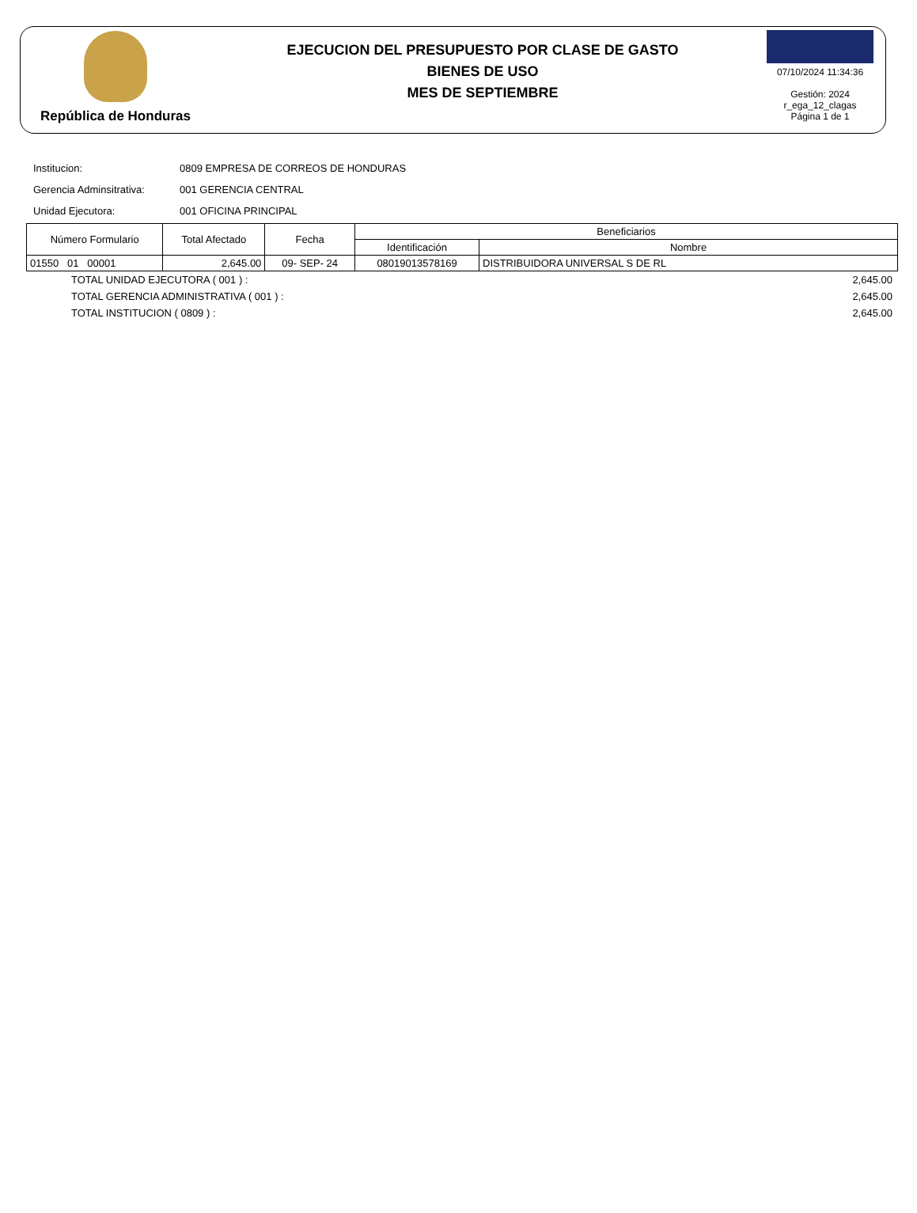República de Honduras
EJECUCION DEL PRESUPUESTO POR CLASE DE GASTO
BIENES DE USO
MES DE SEPTIEMBRE
07/10/2024 11:34:36
Gestión: 2024
r_ega_12_clagas
Página 1 de 1
Institucion: 0809 EMPRESA DE CORREOS DE HONDURAS
Gerencia Adminsitrativa: 001 GERENCIA CENTRAL
Unidad Ejecutora: 001 OFICINA PRINCIPAL
| Número Formulario | Total Afectado | Fecha | Beneficiarios | |
| --- | --- | --- | --- | --- |
| | | | Identificación | Nombre |
| 01550 01 00001 | 2,645.00 | 09- SEP- 24 | 08019013578169 | DISTRIBUIDORA UNIVERSAL S DE RL |
TOTAL UNIDAD EJECUTORA ( 001 ) : 2,645.00
TOTAL GERENCIA ADMINISTRATIVA ( 001 ) : 2,645.00
TOTAL INSTITUCION ( 0809 ) : 2,645.00